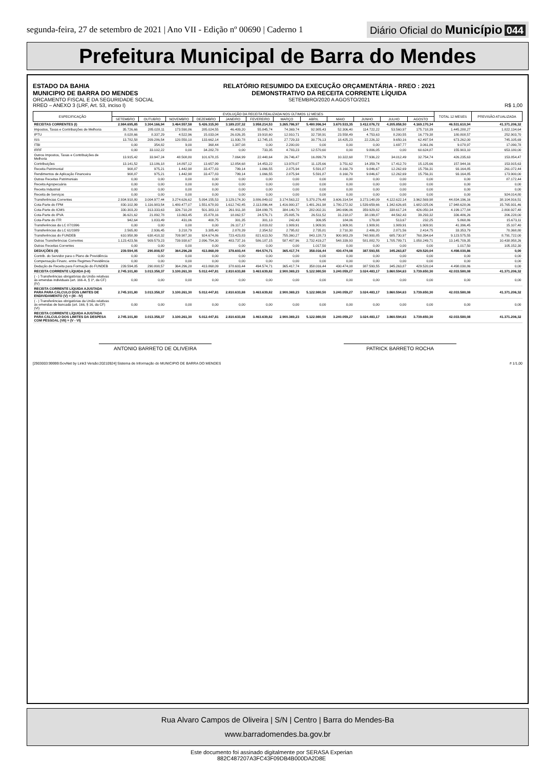segunda-feira, 27 de setembro de 2021 | Ano VII - Edição nº 00690 | Caderno 1
Diário Oficial do Município 044
Prefeitura Municipal de Barra do Mendes
ESTADO DA BAHIA
MUNICIPIO DE BARRA DO MENDES
ORCAMENTO FISCAL E DA SEGURIDADE SOCIAL
RREO – ANEXO 3 (LRF, Art. 53, inciso I)
RELATÓRIO RESUMIDO DA EXECUÇÃO ORÇAMENTÁRIA - RREO : 2021
DEMONSTRATIVO DA RECEITA CORRENTE LÍQUIDA
SETEMBRO/2020 A AGOSTO/2021
R$ 1,00
| ESPECIFICAÇÃO | EVOLUÇÃO DA RECEITA REALIZADA NOS ÚLTIMOS 12 MESES | | | | | | | | | | | | TOTAL 12 MESES | PREVISÃO ATUALIZADA |
| --- | --- | --- | --- | --- | --- | --- | --- | --- | --- | --- | --- | --- | --- | --- |
| | SETEMBRO | OUTUBRO | NOVEMBRO | DEZEMBRO | JANEIRO | FEVEREIRO | MARÇO | ABRIL | MAIO | JUNHO | JULHO | AGOSTO | | |
| RECEITAS CORRENTES (I) | 2.984.695,85 | 3.304.166,94 | 3.464.557,58 | 5.426.315,90 | 3.189.237,32 | 3.958.214,53 | 3.265.786,97 | 5.480.996,94 | 3.670.533,35 | 3.412.076,72 | 4.205.858,50 | 4.169.170,34 | 46.531.610,94 | 41.371.206,32 |
| Impostos, Taxas e Contribuições de Melhoria | 35.726,66 | 285.028,11 | 173.590,86 | 285.024,55 | 46.409,20 | 55.845,74 | 74.369,74 | 92.985,43 | 52.306,40 | 114.722,22 | 53.560,97 | 175.718,39 | 1.445.288,27 | 1.822.134,64 |
| IPTU | 8.028,66 | 8.337,29 | 4.522,96 | 15.033,04 | 26.026,35 | 19.918,60 | 12.910,71 | 32.738,91 | 23.558,49 | 4.753,63 | 8.200,55 | 16.779,38 | 180.808,57 | 252.903,70 |
| ISS | 13.782,58 | 209.286,54 | 120.550,10 | 133.662,14 | 11.930,78 | 12.745,15 | 27.729,33 | 30.776,13 | 18.425,23 | 22.226,32 | 9.650,16 | 62.497,54 | 673.262,00 | 745.105,69 |
| ITBI | 0,00 | 354,82 | 9,00 | 368,44 | 1.387,08 | 0,00 | 2.200,00 | 0,00 | 0,00 | 0,00 | 1.697,77 | 3.061,86 | 9.078,97 | 17.090,78 |
| IRRF | 0,00 | 33.102,22 | 0,00 | 34.282,78 | 0,00 | 733,35 | 4.783,23 | 12.570,60 | 0,00 | 9.806,05 | 0,00 | 60.624,87 | 155.903,10 | 653.180,00 |
| Outros Impostos, Taxas e Contribuições de Melhoria | 13.915,42 | 33.947,24 | 48.508,80 | 101.678,15 | 7.064,99 | 22.448,64 | 26.746,47 | 16.899,79 | 10.322,68 | 77.936,22 | 34.012,49 | 32.754,74 | 426.235,63 | 153.854,47 |
| Contribuições | 13.141,52 | 13.186,18 | 14.897,12 | 13.657,99 | 12.854,68 | 14.453,22 | 13.978,07 | 11.125,66 | 3.751,62 | 14.359,74 | 17.412,70 | 15.125,66 | 157.944,16 | 153.915,63 |
| Receita Patrimonial | 908,87 | 975,21 | 1.442,98 | 33.477,83 | 799,14 | 1.066,55 | 2.875,94 | 5.591,87 | 8.160,79 | 9.846,67 | 12.262,69 | 15.756,31 | 93.164,85 | 261.072,44 |
| Rendimentos de Aplicação Financeira | 908,87 | 975,21 | 1.442,98 | 33.477,83 | 799,14 | 1.066,55 | 2.875,94 | 5.591,87 | 8.160,79 | 9.846,67 | 12.262,69 | 15.756,31 | 93.164,85 | 173.900,00 |
| Outras Receitas Patrimoniais | 0,00 | 0,00 | 0,00 | 0,00 | 0,00 | 0,00 | 0,00 | 0,00 | 0,00 | 0,00 | 0,00 | 0,00 | 0,00 | 87.172,44 |
| Receita Agropecuária | 0,00 | 0,00 | 0,00 | 0,00 | 0,00 | 0,00 | 0,00 | 0,00 | 0,00 | 0,00 | 0,00 | 0,00 | 0,00 | 0,00 |
| Receita Industrial | 0,00 | 0,00 | 0,00 | 0,00 | 0,00 | 0,00 | 0,00 | 0,00 | 0,00 | 0,00 | 0,00 | 0,00 | 0,00 | 0,00 |
| Receita de Serviços | 0,00 | 0,00 | 0,00 | 0,00 | 0,00 | 0,00 | 0,00 | 0,00 | 0,00 | 0,00 | 0,00 | 0,00 | 0,00 | 924.014,80 |
| Transferências Correntes | 2.934.918,80 | 3.004.977,44 | 3.274.626,62 | 5.094.155,53 | 3.129.174,30 | 3.886.849,02 | 3.174.563,22 | 5.370.276,48 | 3.606.314,54 | 3.273.148,09 | 4.122.622,14 | 3.962.569,98 | 44.834.196,16 | 38.104.916,51 |
| Cota-Parte do FPM | 830.102,99 | 1.116.983,54 | 1.480.477,07 | 1.551.678,93 | 1.612.742,45 | 2.113.896,44 | 1.416.900,37 | 1.481.261,98 | 1.780.272,92 | 1.539.659,66 | 1.342.626,65 | 1.682.025,06 | 17.948.628,06 | 15.765.931,46 |
| Cota-Parte do ICMS | 330.303,20 | 313.333,63 | 326.710,28 | 501.383,13 | 261.911,38 | 334.099,75 | 384.140,70 | 282.002,31 | 340.696,06 | 359.929,82 | 338.617,24 | 426.050,34 | 4.199.177,84 | 2.800.927,48 |
| Cota-Parte do IPVA | 36.621,62 | 21.892,78 | 13.863,45 | 15.878,16 | 18.062,57 | 24.576,71 | 25.805,76 | 26.511,52 | 31.218,07 | 38.199,87 | 44.562,43 | 39.293,32 | 336.486,26 | 206.228,00 |
| Cota-Parte do ITR | 942,64 | 1.833,49 | 431,06 | 400,75 | 301,35 | 301,13 | 242,43 | 306,95 | 184,06 | 179,08 | 513,67 | 232,25 | 5.868,86 | 15.673,11 |
| Transferências da LC 87/1996 | 0,00 | 0,00 | 0,00 | 0,00 | 26.117,17 | 3.819,82 | 1.909,91 | 1.909,91 | 1.909,91 | 1.909,91 | 1.909,91 | 1.909,91 | 41.396,45 | 15.107,40 |
| Transferências da LC 61/1989 | 2.565,80 | 2.936,45 | 3.218,79 | 3.385,40 | 2.878,39 | 2.354,52 | 2.795,82 | 2.735,81 | 2.710,30 | 2.486,20 | 2.871,56 | 2.414,75 | 33.353,79 | 70.368,80 |
| Transferências do FUNDEB | 610.958,99 | 638.418,32 | 709.987,30 | 924.674,86 | 723.423,83 | 821.613,50 | 755.360,27 | 843.128,73 | 900.983,29 | 748.900,85 | 685.730,97 | 760.394,64 | 9.123.575,55 | 8.791.722,00 |
| Outras Transferências Correntes | 1.123.423,56 | 909.579,23 | 739.938,67 | 2.096.754,30 | 483.737,16 | 586.187,15 | 587.407,96 | 2.732.419,27 | 548.339,93 | 581.882,70 | 1.705.789,71 | 1.050.249,71 | 13.145.709,35 | 10.438.958,26 |
| Outras Receitas Correntes | 0,00 | 0,00 | 0,00 | 0,00 | 0,00 | 0,00 | 0,00 | 1.017,50 | 0,00 | 0,00 | 0,00 | 0,00 | 1.017,50 | 105.152,30 |
| DEDUÇÕES (II) | 239.594,05 | 290.808,57 | 364.296,28 | 413.868,09 | 378.603,44 | 494.574,71 | 365.417,74 | 358.016,44 | 430.474,08 | 387.593,55 | 345.263,87 | 429.520,04 | 4.498.030,86 | 0,00 |
| Contrib. do Servidor para o Plano de Previdência | 0,00 | 0,00 | 0,00 | 0,00 | 0,00 | 0,00 | 0,00 | 0,00 | 0,00 | 0,00 | 0,00 | 0,00 | 0,00 | 0,00 |
| Compensação Financ. entre Regimes Previdência | 0,00 | 0,00 | 0,00 | 0,00 | 0,00 | 0,00 | 0,00 | 0,00 | 0,00 | 0,00 | 0,00 | 0,00 | 0,00 | 0,00 |
| Dedução de Receita para Formação do FUNDEB | 239.594,05 | 290.808,57 | 364.296,28 | 413.868,09 | 378.603,44 | 494.574,71 | 365.417,74 | 358.016,44 | 430.474,08 | 387.593,55 | 345.263,87 | 429.520,04 | 4.498.030,86 | 0,00 |
| RECEITA CORRENTE LÍQUIDA (I-II) | 2.745.101,80 | 3.013.358,37 | 3.100.261,30 | 5.012.447,81 | 2.810.633,88 | 3.463.639,82 | 2.900.369,23 | 5.122.980,50 | 3.240.059,27 | 3.024.483,17 | 3.860.594,63 | 3.739.650,30 | 42.033.580,08 | 41.371.206,32 |
| ( - ) Transferências obrigatórias da União relativas às emendas individuais (art. 166-A, § 1º, da CF) (IV) | 0,00 | 0,00 | 0,00 | 0,00 | 0,00 | 0,00 | 0,00 | 0,00 | 0,00 | 0,00 | 0,00 | 0,00 | 0,00 | 0,00 |
| RECEITA CORRENTE LÍQUIDA AJUSTADA PARA PARA CÁLCULO DOS LIMITES DE ENDIVIDAMENTO (V) = (III - IV) | 2.745.101,80 | 3.013.358,37 | 3.100.261,30 | 5.012.447,81 | 2.810.633,88 | 3.463.639,82 | 2.900.369,23 | 5.122.980,50 | 3.240.059,27 | 3.024.483,17 | 3.860.594,63 | 3.739.650,30 | 42.033.580,08 | 41.371.206,32 |
| ( - ) Transferências obrigatórias da União relativas às emendas de bancada (art. 166, § 16, da CF) (VI) | 0,00 | 0,00 | 0,00 | 0,00 | 0,00 | 0,00 | 0,00 | 0,00 | 0,00 | 0,00 | 0,00 | 0,00 | 0,00 | 0,00 |
| RECEITA CORRENTE LÍQUIDA AJUSTADA PARA CÁLCULO DOS LIMITES DA DESPESA COM PESSOAL (VII) = (V - VI) | 2.745.101,80 | 3.013.358,37 | 3.100.261,30 | 5.012.447,81 | 2.810.633,88 | 3.463.639,82 | 2.900.369,23 | 5.122.980,50 | 3.240.059,27 | 3.024.483,17 | 3.860.594,63 | 3.739.650,30 | 42.033.580,08 | 41.371.206,32 |
ANTONIO BARRETO DE OLIVEIRA PATRICK BARRETO ROCHA
[2903003:99999:GovNet by Link3 Versão:20210924] Sistema de Informação do MUNICIPIO DE BARRA DO MENDES # 1/1,00
Rua Alvaro Campos de Oliveira | S/N | Centro | Barra do Mendes-Ba
www.barradomendes.ba.gov.br
Este documento foi assinado digitalmente por SERASA Experian
882C487207A3FC43F09DB4B000DA2D8E